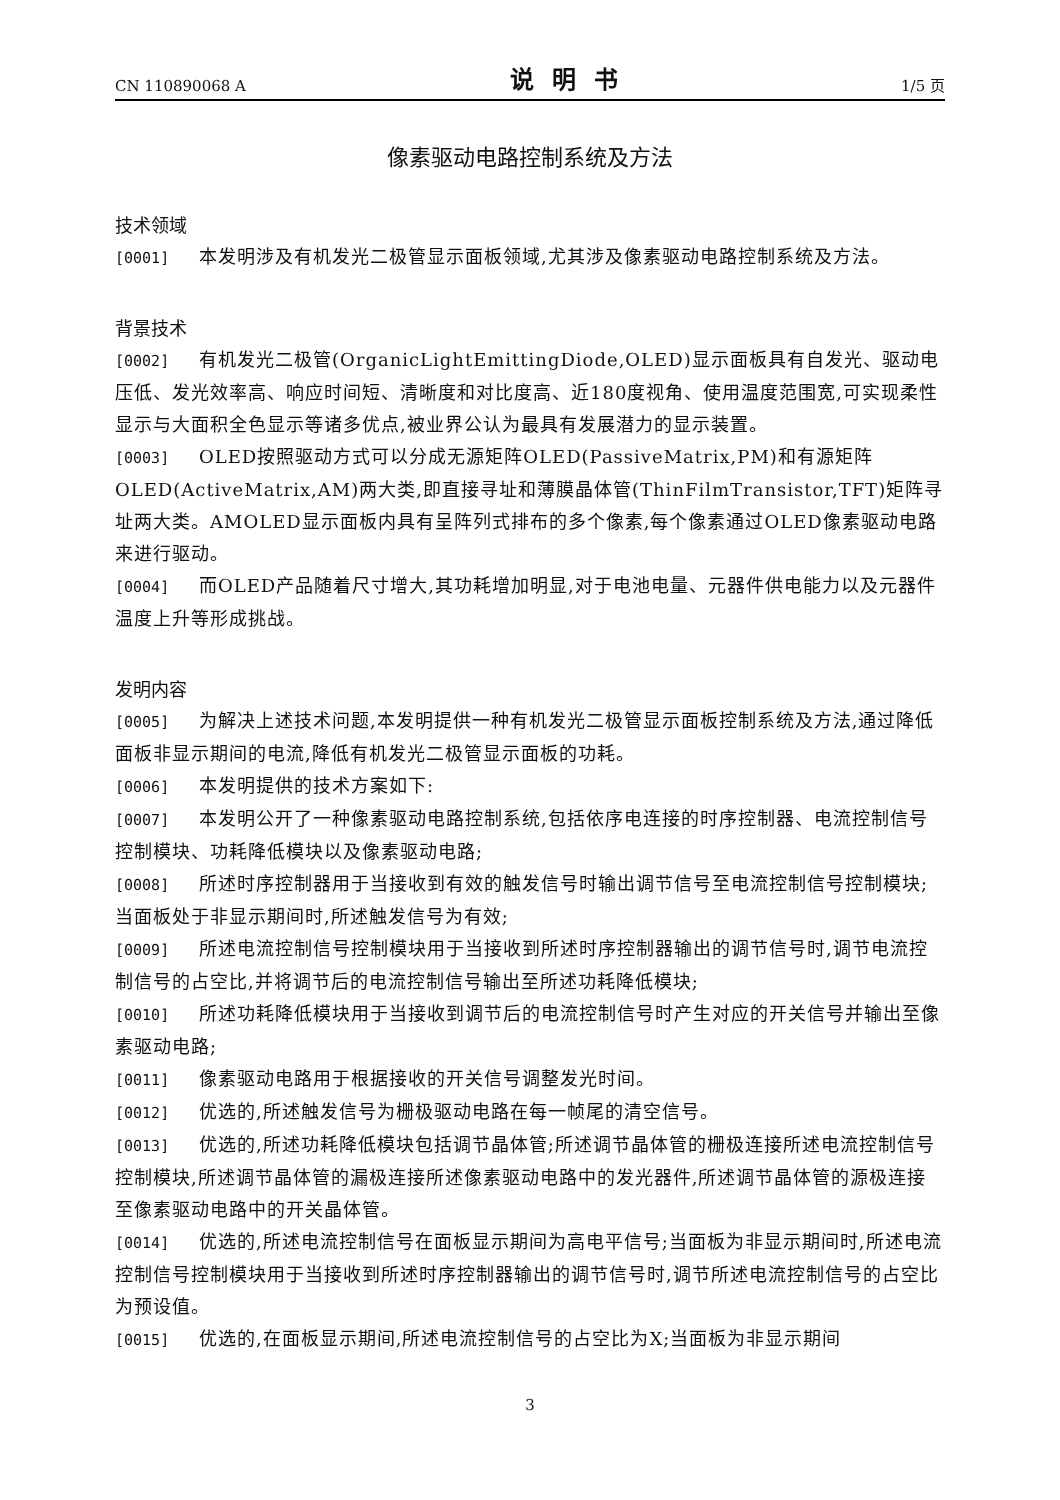CN 110890068 A 说明书 1/5 页
像素驱动电路控制系统及方法
技术领域
[0001] 本发明涉及有机发光二极管显示面板领域,尤其涉及像素驱动电路控制系统及方法。
背景技术
[0002] 有机发光二极管(OrganicLightEmittingDiode,OLED)显示面板具有自发光、驱动电压低、发光效率高、响应时间短、清晰度和对比度高、近180度视角、使用温度范围宽,可实现柔性显示与大面积全色显示等诸多优点,被业界公认为最具有发展潜力的显示装置。
[0003] OLED按照驱动方式可以分成无源矩阵OLED(PassiveMatrix,PM)和有源矩阵OLED(ActiveMatrix,AM)两大类,即直接寻址和薄膜晶体管(ThinFilmTransistor,TFT)矩阵寻址两大类。AMOLED显示面板内具有呈阵列式排布的多个像素,每个像素通过OLED像素驱动电路来进行驱动。
[0004] 而OLED产品随着尺寸增大,其功耗增加明显,对于电池电量、元器件供电能力以及元器件温度上升等形成挑战。
发明内容
[0005] 为解决上述技术问题,本发明提供一种有机发光二极管显示面板控制系统及方法,通过降低面板非显示期间的电流,降低有机发光二极管显示面板的功耗。
[0006] 本发明提供的技术方案如下:
[0007] 本发明公开了一种像素驱动电路控制系统,包括依序电连接的时序控制器、电流控制信号控制模块、功耗降低模块以及像素驱动电路;
[0008] 所述时序控制器用于当接收到有效的触发信号时输出调节信号至电流控制信号控制模块;当面板处于非显示期间时,所述触发信号为有效;
[0009] 所述电流控制信号控制模块用于当接收到所述时序控制器输出的调节信号时,调节电流控制信号的占空比,并将调节后的电流控制信号输出至所述功耗降低模块;
[0010] 所述功耗降低模块用于当接收到调节后的电流控制信号时产生对应的开关信号并输出至像素驱动电路;
[0011] 像素驱动电路用于根据接收的开关信号调整发光时间。
[0012] 优选的,所述触发信号为栅极驱动电路在每一帧尾的清空信号。
[0013] 优选的,所述功耗降低模块包括调节晶体管;所述调节晶体管的栅极连接所述电流控制信号控制模块,所述调节晶体管的漏极连接所述像素驱动电路中的发光器件,所述调节晶体管的源极连接至像素驱动电路中的开关晶体管。
[0014] 优选的,所述电流控制信号在面板显示期间为高电平信号;当面板为非显示期间时,所述电流控制信号控制模块用于当接收到所述时序控制器输出的调节信号时,调节所述电流控制信号的占空比为预设值。
[0015] 优选的,在面板显示期间,所述电流控制信号的占空比为X;当面板为非显示期间
3